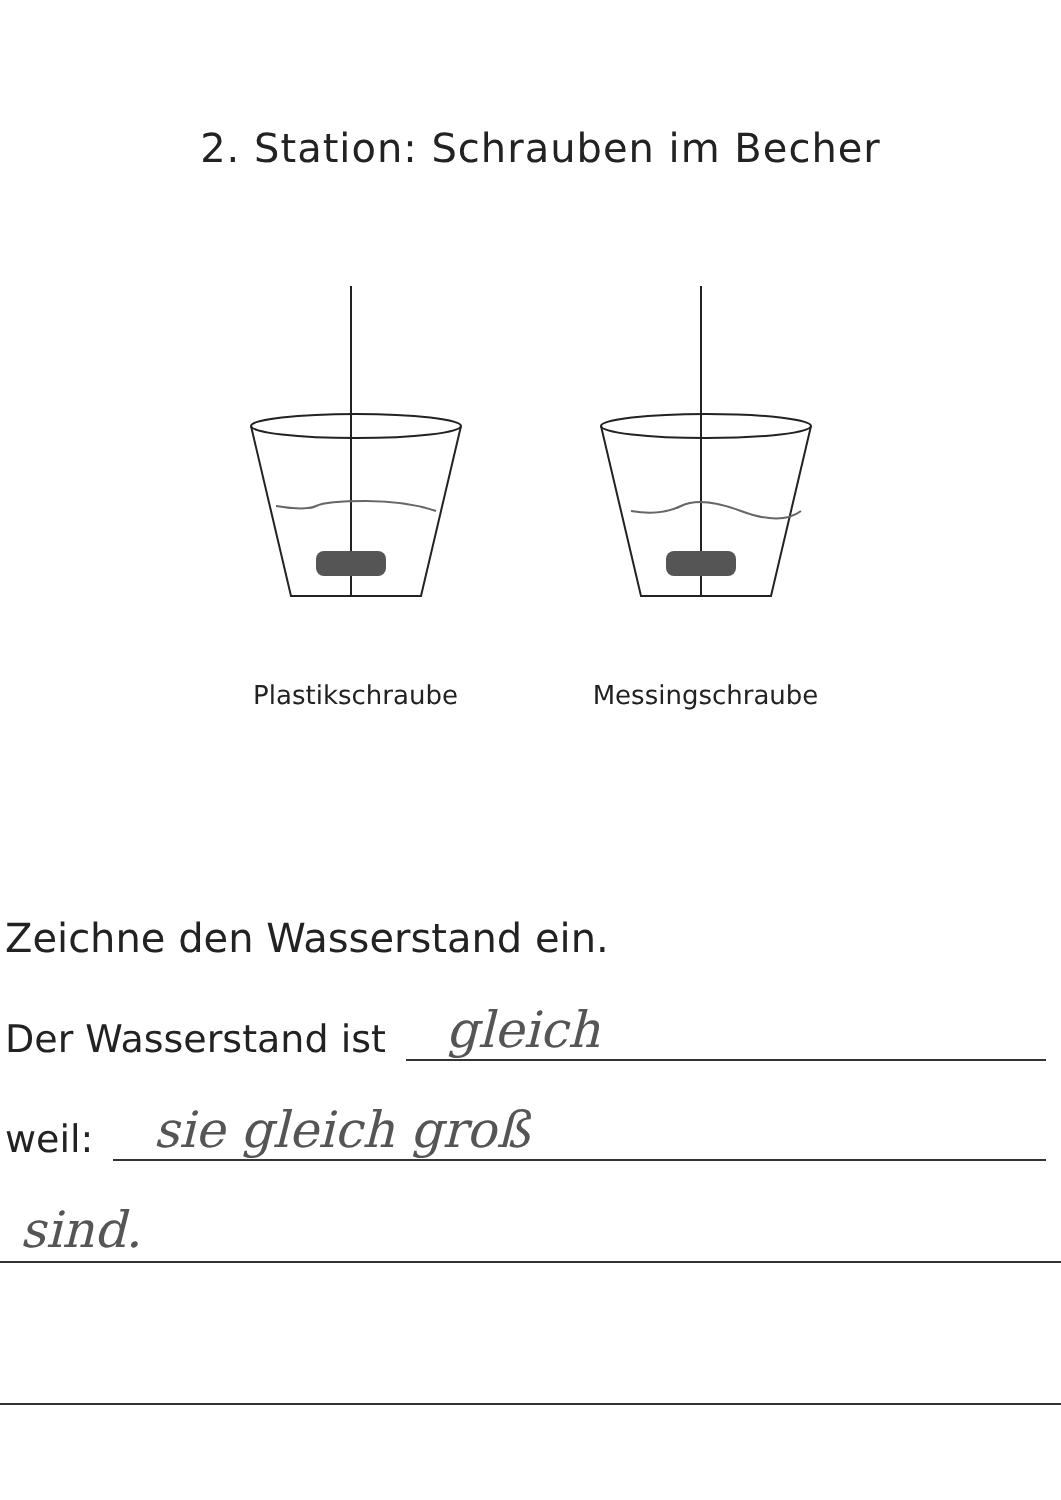2. Station: Schrauben im Becher
Plastikschraube Messingschraube
Zeichne den Wasserstand ein.
Der Wasserstand ist gleich
weil: sie gleich groß
sind.